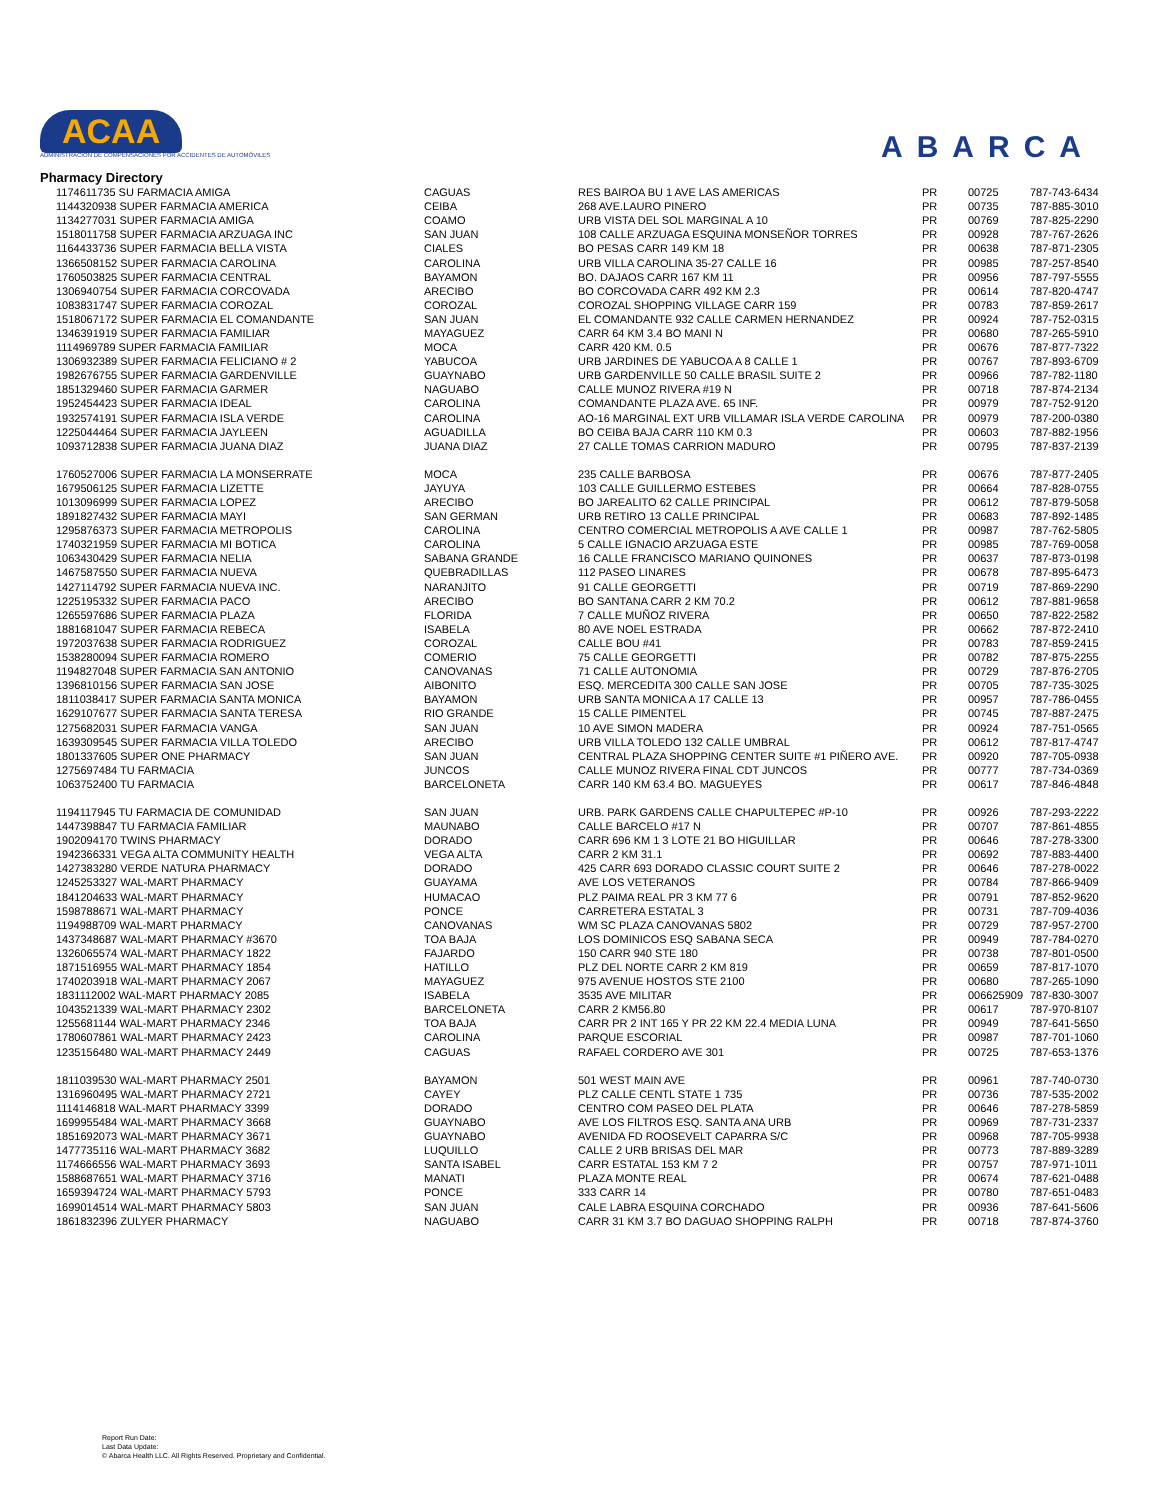ACAA
ADMINISTRACIÓN DE COMPENSACIONES POR ACCIDENTES DE AUTOMÓVILES
ABARCA
Pharmacy Directory
| 1174611735 SU FARMACIA AMIGA | CAGUAS | RES BAIROA BU 1 AVE LAS AMERICAS | PR | 00725 | 787-743-6434 |
| 1144320938 SUPER FARMACIA AMERICA | CEIBA | 268 AVE.LAURO PINERO | PR | 00735 | 787-885-3010 |
| 1134277031 SUPER FARMACIA AMIGA | COAMO | URB VISTA DEL SOL MARGINAL A 10 | PR | 00769 | 787-825-2290 |
| 1518011758 SUPER FARMACIA ARZUAGA INC | SAN JUAN | 108 CALLE ARZUAGA ESQUINA MONSEÑOR TORRES | PR | 00928 | 787-767-2626 |
| 1164433736 SUPER FARMACIA BELLA VISTA | CIALES | BO PESAS CARR 149 KM 18 | PR | 00638 | 787-871-2305 |
| 1366508152 SUPER FARMACIA CAROLINA | CAROLINA | URB VILLA CAROLINA 35-27 CALLE 16 | PR | 00985 | 787-257-8540 |
| 1760503825 SUPER FARMACIA CENTRAL | BAYAMON | BO. DAJAOS CARR 167 KM 11 | PR | 00956 | 787-797-5555 |
| 1306940754 SUPER FARMACIA CORCOVADA | ARECIBO | BO CORCOVADA CARR 492 KM 2.3 | PR | 00614 | 787-820-4747 |
| 1083831747 SUPER FARMACIA COROZAL | COROZAL | COROZAL SHOPPING VILLAGE CARR 159 | PR | 00783 | 787-859-2617 |
| 1518067172 SUPER FARMACIA EL COMANDANTE | SAN JUAN | EL COMANDANTE 932 CALLE CARMEN HERNANDEZ | PR | 00924 | 787-752-0315 |
| 1346391919 SUPER FARMACIA FAMILIAR | MAYAGUEZ | CARR 64 KM 3.4 BO MANI N | PR | 00680 | 787-265-5910 |
| 1114969789 SUPER FARMACIA FAMILIAR | MOCA | CARR 420 KM. 0.5 | PR | 00676 | 787-877-7322 |
| 1306932389 SUPER FARMACIA FELICIANO # 2 | YABUCOA | URB JARDINES DE YABUCOA A 8 CALLE 1 | PR | 00767 | 787-893-6709 |
| 1982676755 SUPER FARMACIA GARDENVILLE | GUAYNABO | URB GARDENVILLE 50 CALLE BRASIL SUITE 2 | PR | 00966 | 787-782-1180 |
| 1851329460 SUPER FARMACIA GARMER | NAGUABO | CALLE MUNOZ RIVERA #19 N | PR | 00718 | 787-874-2134 |
| 1952454423 SUPER FARMACIA IDEAL | CAROLINA | COMANDANTE PLAZA AVE. 65 INF. | PR | 00979 | 787-752-9120 |
| 1932574191 SUPER FARMACIA ISLA VERDE | CAROLINA | AO-16 MARGINAL EXT URB VILLAMAR ISLA VERDE CAROLINA | PR | 00979 | 787-200-0380 |
| 1225044464 SUPER FARMACIA JAYLEEN | AGUADILLA | BO CEIBA BAJA CARR 110 KM 0.3 | PR | 00603 | 787-882-1956 |
| 1093712838 SUPER FARMACIA JUANA DIAZ | JUANA DIAZ | 27 CALLE TOMAS CARRION MADURO | PR | 00795 | 787-837-2139 |
| 1760527006 SUPER FARMACIA LA MONSERRATE | MOCA | 235 CALLE BARBOSA | PR | 00676 | 787-877-2405 |
| 1679506125 SUPER FARMACIA LIZETTE | JAYUYA | 103 CALLE GUILLERMO ESTEBES | PR | 00664 | 787-828-0755 |
| 1013096999 SUPER FARMACIA LOPEZ | ARECIBO | BO JAREALITO 62 CALLE PRINCIPAL | PR | 00612 | 787-879-5058 |
| 1891827432 SUPER FARMACIA MAYI | SAN GERMAN | URB RETIRO 13 CALLE PRINCIPAL | PR | 00683 | 787-892-1485 |
| 1295876373 SUPER FARMACIA METROPOLIS | CAROLINA | CENTRO COMERCIAL METROPOLIS A AVE CALLE 1 | PR | 00987 | 787-762-5805 |
| 1740321959 SUPER FARMACIA MI BOTICA | CAROLINA | 5 CALLE IGNACIO ARZUAGA ESTE | PR | 00985 | 787-769-0058 |
| 1063430429 SUPER FARMACIA NELIA | SABANA GRANDE | 16 CALLE FRANCISCO MARIANO QUINONES | PR | 00637 | 787-873-0198 |
| 1467587550 SUPER FARMACIA NUEVA | QUEBRADILLAS | 112 PASEO LINARES | PR | 00678 | 787-895-6473 |
| 1427114792 SUPER FARMACIA NUEVA INC. | NARANJITO | 91 CALLE GEORGETTI | PR | 00719 | 787-869-2290 |
| 1225195332 SUPER FARMACIA PACO | ARECIBO | BO SANTANA CARR 2 KM 70.2 | PR | 00612 | 787-881-9658 |
| 1265597686 SUPER FARMACIA PLAZA | FLORIDA | 7 CALLE MUÑOZ RIVERA | PR | 00650 | 787-822-2582 |
| 1881681047 SUPER FARMACIA REBECA | ISABELA | 80 AVE NOEL ESTRADA | PR | 00662 | 787-872-2410 |
| 1972037638 SUPER FARMACIA RODRIGUEZ | COROZAL | CALLE BOU #41 | PR | 00783 | 787-859-2415 |
| 1538280094 SUPER FARMACIA ROMERO | COMERIO | 75 CALLE GEORGETTI | PR | 00782 | 787-875-2255 |
| 1194827048 SUPER FARMACIA SAN ANTONIO | CANOVANAS | 71 CALLE AUTONOMIA | PR | 00729 | 787-876-2705 |
| 1396810156 SUPER FARMACIA SAN JOSE | AIBONITO | ESQ. MERCEDITA 300 CALLE SAN JOSE | PR | 00705 | 787-735-3025 |
| 1811038417 SUPER FARMACIA SANTA MONICA | BAYAMON | URB SANTA MONICA A 17 CALLE 13 | PR | 00957 | 787-786-0455 |
| 1629107677 SUPER FARMACIA SANTA TERESA | RIO GRANDE | 15 CALLE PIMENTEL | PR | 00745 | 787-887-2475 |
| 1275682031 SUPER FARMACIA VANGA | SAN JUAN | 10 AVE SIMON MADERA | PR | 00924 | 787-751-0565 |
| 1639309545 SUPER FARMACIA VILLA TOLEDO | ARECIBO | URB VILLA TOLEDO 132 CALLE UMBRAL | PR | 00612 | 787-817-4747 |
| 1801337605 SUPER ONE PHARMACY | SAN JUAN | CENTRAL PLAZA SHOPPING CENTER SUITE #1 PIÑERO AVE. | PR | 00920 | 787-705-0938 |
| 1275697484 TU FARMACIA | JUNCOS | CALLE MUNOZ RIVERA FINAL CDT JUNCOS | PR | 00777 | 787-734-0369 |
| 1063752400 TU FARMACIA | BARCELONETA | CARR 140 KM 63.4 BO. MAGUEYES | PR | 00617 | 787-846-4848 |
| 1194117945 TU FARMACIA DE COMUNIDAD | SAN JUAN | URB. PARK GARDENS CALLE CHAPULTEPEC #P-10 | PR | 00926 | 787-293-2222 |
| 1447398847 TU FARMACIA FAMILIAR | MAUNABO | CALLE BARCELO #17 N | PR | 00707 | 787-861-4855 |
| 1902094170 TWINS PHARMACY | DORADO | CARR 696 KM 1 3 LOTE 21 BO HIGUILLAR | PR | 00646 | 787-278-3300 |
| 1942366331 VEGA ALTA COMMUNITY HEALTH | VEGA ALTA | CARR 2 KM 31.1 | PR | 00692 | 787-883-4400 |
| 1427383280 VERDE NATURA PHARMACY | DORADO | 425 CARR 693 DORADO CLASSIC COURT SUITE 2 | PR | 00646 | 787-278-0022 |
| 1245253327 WAL-MART PHARMACY | GUAYAMA | AVE LOS VETERANOS | PR | 00784 | 787-866-9409 |
| 1841204633 WAL-MART PHARMACY | HUMACAO | PLZ PAIMA REAL PR 3 KM 77 6 | PR | 00791 | 787-852-9620 |
| 1598788671 WAL-MART PHARMACY | PONCE | CARRETERA ESTATAL 3 | PR | 00731 | 787-709-4036 |
| 1194988709 WAL-MART PHARMACY | CANOVANAS | WM SC PLAZA CANOVANAS 5802 | PR | 00729 | 787-957-2700 |
| 1437348687 WAL-MART PHARMACY #3670 | TOA BAJA | LOS DOMINICOS ESQ SABANA SECA | PR | 00949 | 787-784-0270 |
| 1326065574 WAL-MART PHARMACY 1822 | FAJARDO | 150 CARR 940 STE 180 | PR | 00738 | 787-801-0500 |
| 1871516955 WAL-MART PHARMACY 1854 | HATILLO | PLZ DEL NORTE CARR 2 KM 819 | PR | 00659 | 787-817-1070 |
| 1740203918 WAL-MART PHARMACY 2067 | MAYAGUEZ | 975 AVENUE HOSTOS STE 2100 | PR | 00680 | 787-265-1090 |
| 1831112002 WAL-MART PHARMACY 2085 | ISABELA | 3535 AVE MILITAR | PR | 006625909 | 787-830-3007 |
| 1043521339 WAL-MART PHARMACY 2302 | BARCELONETA | CARR 2 KM56.80 | PR | 00617 | 787-970-8107 |
| 1255681144 WAL-MART PHARMACY 2346 | TOA BAJA | CARR PR 2 INT 165 Y PR 22 KM 22.4 MEDIA LUNA | PR | 00949 | 787-641-5650 |
| 1780607861 WAL-MART PHARMACY 2423 | CAROLINA | PARQUE ESCORIAL | PR | 00987 | 787-701-1060 |
| 1235156480 WAL-MART PHARMACY 2449 | CAGUAS | RAFAEL CORDERO AVE 301 | PR | 00725 | 787-653-1376 |
| 1811039530 WAL-MART PHARMACY 2501 | BAYAMON | 501 WEST MAIN AVE | PR | 00961 | 787-740-0730 |
| 1316960495 WAL-MART PHARMACY 2721 | CAYEY | PLZ CALLE CENTL STATE 1 735 | PR | 00736 | 787-535-2002 |
| 1114146818 WAL-MART PHARMACY 3399 | DORADO | CENTRO COM PASEO DEL PLATA | PR | 00646 | 787-278-5859 |
| 1699955484 WAL-MART PHARMACY 3668 | GUAYNABO | AVE LOS FILTROS ESQ. SANTA ANA URB | PR | 00969 | 787-731-2337 |
| 1851692073 WAL-MART PHARMACY 3671 | GUAYNABO | AVENIDA FD ROOSEVELT CAPARRA S/C | PR | 00968 | 787-705-9938 |
| 1477735116 WAL-MART PHARMACY 3682 | LUQUILLO | CALLE 2 URB BRISAS DEL MAR | PR | 00773 | 787-889-3289 |
| 1174666556 WAL-MART PHARMACY 3693 | SANTA ISABEL | CARR ESTATAL 153 KM 7 2 | PR | 00757 | 787-971-1011 |
| 1588687651 WAL-MART PHARMACY 3716 | MANATI | PLAZA MONTE REAL | PR | 00674 | 787-621-0488 |
| 1659394724 WAL-MART PHARMACY 5793 | PONCE | 333 CARR 14 | PR | 00780 | 787-651-0483 |
| 1699014514 WAL-MART PHARMACY 5803 | SAN JUAN | CALE LABRA ESQUINA CORCHADO | PR | 00936 | 787-641-5606 |
| 1861832396 ZULYER PHARMACY | NAGUABO | CARR 31 KM 3.7 BO DAGUAO SHOPPING RALPH | PR | 00718 | 787-874-3760 |
Report Run Date:
Last Data Update:
© Abarca Health LLC. All Rights Reserved. Proprietary and Confidential.